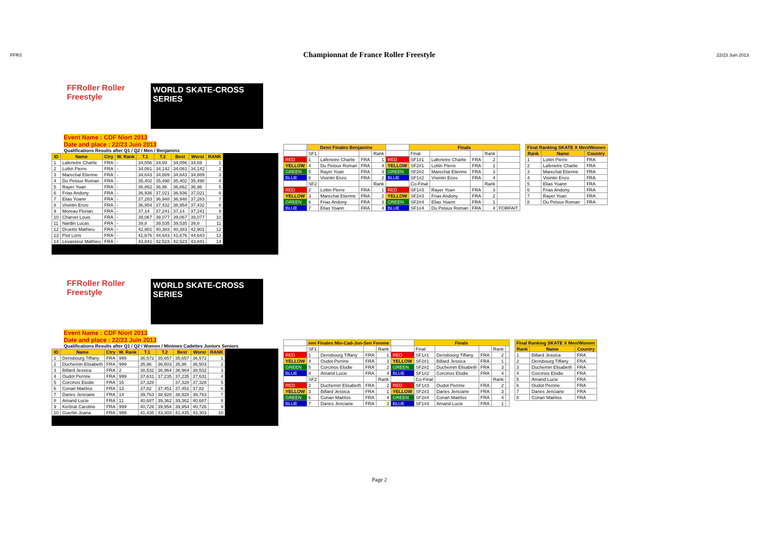FFRS
Championnat de France Roller Freestyle
22/23 Juin 2013
FFRoller Roller Freestyle WORLD SKATE-CROSS SERIES
Event Name : CDF Niort 2013
Date and place : 22/23 Juin 2013
Qualifications Results after Q1 / Q2 / Men / Benjamins
| ID | Name | Ctry | W. Rank | T.1 | T.2 | Best | Worst | RANK |
| --- | --- | --- | --- | --- | --- | --- | --- | --- |
| 1 | Lafenetre Charlie | FRA | - | 34,056 | 34,69 | 34,056 | 34,69 | 1 |
| 2 | Lottin Pierre | FRA | - | 34,081 | 34,142 | 34,081 | 34,142 | 2 |
| 3 | Marechal Etienne | FRA | - | 34,643 | 34,889 | 34,643 | 34,889 | 3 |
| 4 | Du Peloux Roman | FRA | - | 35,402 | 35,498 | 35,402 | 35,498 | 4 |
| 5 | Rayer Yoan | FRA | - | 36,862 | 36,96 | 36,862 | 36,96 | 5 |
| 6 | Frias Andony | FRA | - | 36,936 | 37,021 | 36,936 | 37,021 | 6 |
| 7 | Elias Yoann | FRA | - | 37,283 | 36,948 | 36,948 | 37,283 | 7 |
| 8 | Visintin Enzo | FRA | - | 36,954 | 37,432 | 36,954 | 37,432 | 8 |
| 9 | Moreau Florian | FRA | - | 37,14 | 37,241 | 37,14 | 37,241 | 9 |
| 10 | Charvet Louis | FRA | - | 39,067 | 39,077 | 39,067 | 39,077 | 10 |
| 11 | Nardin Lucas | FRA | - | 39,8 | 39,535 | 39,535 | 39,8 | 11 |
| 12 | Druetto Mathieu | FRA | - | 42,901 | 40,383 | 40,383 | 42,901 | 12 |
| 13 | Piot Loris | FRA | - | 41,676 | 44,643 | 41,676 | 44,643 | 13 |
| 14 | Levasseur Mathieu | FRA | - | 43,841 | 42,523 | 42,523 | 43,841 | 14 |
| | Demi Finales Benjamins | | | | | Finals | | | | |
| | SF1 | | | Rank | | Final | | | Rank | |
| RED | 1 | Lafenetre Charlie | FRA | 1 | RED | SF1#1 | Lafenetre Charlie | FRA | 2 | |
| YELLOW | 4 | Du Peloux Roman | FRA | 4 | YELLOW | SF2#1 | Lottin Pierre | FRA | 1 | |
| GREEN | 5 | Rayer Yoan | FRA | 3 | GREEN | SF2#2 | Marechal Etienne | FRA | 3 | |
| BLUE | 8 | Visintin Enzo | FRA | 2 | BLUE | SF1#2 | Visintin Enzo | FRA | 4 | |
| | SF2 | | | Rank | | Co-Final | | | Rank | |
| RED | 2 | Lottin Pierre | FRA | 1 | RED | SF1#3 | Rayer Yoan | FRA | 3 | |
| YELLOW | 3 | Marechal Etienne | FRA | 2 | YELLOW | SF2#3 | Frias Andony | FRA | 2 | |
| GREEN | 6 | Frias Andony | FRA | 3 | GREEN | SF2#4 | Elias Yoann | FRA | 1 | |
| BLUE | 7 | Elias Yoann | FRA | 4 | BLUE | SF1#4 | Du Peloux Roman | FRA | 4 | FORFAIT |
| Final Ranking SKATE X Men/Women | | |
| --- | --- | --- |
| Rank | Name | Country |
| 1 | Lottin Pierre | FRA |
| 2 | Lafenetre Charlie | FRA |
| 3 | Marechal Etienne | FRA |
| 4 | Visintin Enzo | FRA |
| 5 | Elias Yoann | FRA |
| 6 | Frias Andony | FRA |
| 7 | Rayer Yoan | FRA |
| 8 | Du Peloux Roman | FRA |
FFRoller Roller Freestyle WORLD SKATE-CROSS SERIES
Event Name : CDF Niort 2013
Date and place : 22/23 Juin 2013
Qualifications Results after Q1 / Q2 / Women / Minimes Cadettes Juniors Seniors
| ID | Name | Ctry | W. Rank | T.1 | T.2 | Best | Worst | RANK |
| --- | --- | --- | --- | --- | --- | --- | --- | --- |
| 1 | Derisbourg Tiffany | FRA | 999 | 36,572 | 35,657 | 35,657 | 36,572 | 1 |
| 2 | Duchemin Elisabeth | FRA | 999 | 35,96 | 36,503 | 35,96 | 36,503 | 2 |
| 3 | Billard Jessica | FRA | 2 | 38,532 | 36,964 | 36,964 | 38,532 | 3 |
| 4 | Oudot Perrine | FRA | 999 | 37,631 | 37,235 | 37,235 | 37,631 | 4 |
| 5 | Corcinos Elodie | FRA | 16 | 37,328 | | 37,328 | 37,328 | 5 |
| 6 | Conan Maëliss | FRA | 13 | 37,82 | 37,451 | 37,451 | 37,82 | 6 |
| 7 | Daries Jenciane | FRA | 14 | 39,763 | 38,928 | 38,928 | 39,763 | 7 |
| 8 | Amand Lucie | FRA | 11 | 40,687 | 39,362 | 39,362 | 40,687 | 8 |
| 9 | Kerbrat Caroline | FRA | 999 | 40,726 | 39,954 | 39,954 | 40,726 | 9 |
| 10 | Guertin Joana | FRA | 999 | 41,435 | 43,303 | 41,435 | 43,303 | 10 |
| | emi Finales Min-Cad-Jun-Sen Femme | | | | | Finals | | | | |
| | SF1 | | | Rank | | Final | | | Rank | |
| RED | 1 | Derisbourg Tiffany | FRA | 1 | RED | SF1#1 | Derisbourg Tiffany | FRA | 2 | |
| YELLOW | 4 | Oudot Perrine | FRA | 3 | YELLOW | SF2#1 | Billard Jessica | FRA | 1 | |
| GREEN | 5 | Corcinos Elodie | FRA | 2 | GREEN | SF2#2 | Duchemin Elisabeth | FRA | 3 | |
| BLUE | 8 | Amand Lucie | FRA | 4 | BLUE | SF1#2 | Corcinos Elodie | FRA | 4 | |
| | SF2 | | | Rank | | Co-Final | | | Rank | |
| RED | 2 | Duchemin Elisabeth | FRA | 2 | RED | SF1#3 | Oudot Perrine | FRA | 2 | |
| YELLOW | 3 | Billard Jessica | FRA | 1 | YELLOW | SF2#3 | Daries Jenciane | FRA | 3 | |
| GREEN | 6 | Conan Maëliss | FRA | 4 | GREEN | SF2#4 | Conan Maëliss | FRA | 4 | |
| BLUE | 7 | Daries Jenciane | FRA | 3 | BLUE | SF1#4 | Amand Lucie | FRA | 1 | |
| Final Ranking SKATE X Men/Women | | |
| --- | --- | --- |
| Rank | Name | Country |
| 1 | Billard Jessica | FRA |
| 2 | Derisbourg Tiffany | FRA |
| 3 | Duchemin Elisabeth | FRA |
| 4 | Corcinos Elodie | FRA |
| 5 | Amand Lucie | FRA |
| 6 | Oudot Perrine | FRA |
| 7 | Daries Jenciane | FRA |
| 8 | Conan Maëliss | FRA |
Page 2